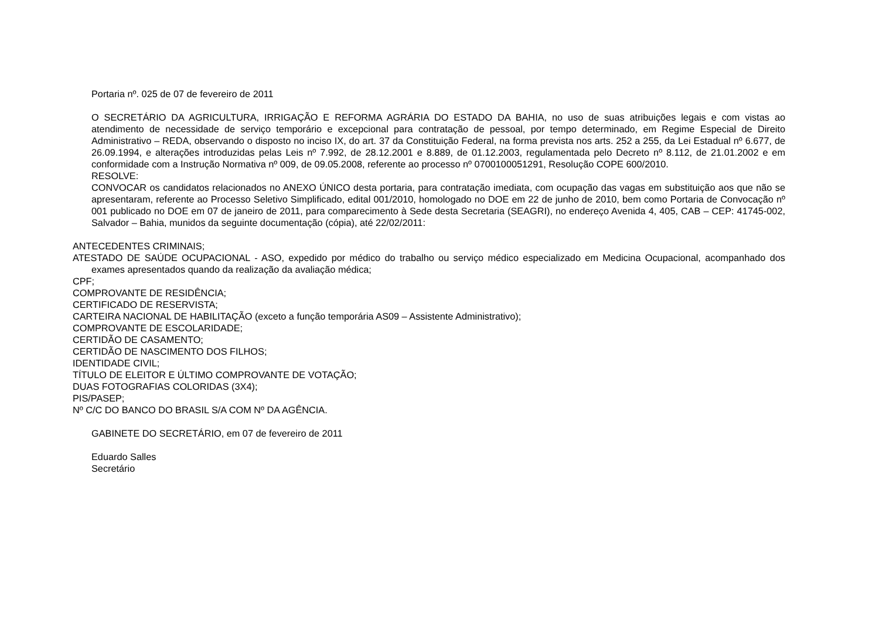Portaria nº. 025 de 07 de fevereiro de 2011
O SECRETÁRIO DA AGRICULTURA, IRRIGAÇÃO E REFORMA AGRÁRIA DO ESTADO DA BAHIA, no uso de suas atribuições legais e com vistas ao atendimento de necessidade de serviço temporário e excepcional para contratação de pessoal, por tempo determinado, em Regime Especial de Direito Administrativo – REDA, observando o disposto no inciso IX, do art. 37 da Constituição Federal, na forma prevista nos arts. 252 a 255, da Lei Estadual nº 6.677, de 26.09.1994, e alterações introduzidas pelas Leis nº 7.992, de 28.12.2001 e 8.889, de 01.12.2003, regulamentada pelo Decreto nº 8.112, de 21.01.2002 e em conformidade com a Instrução Normativa nº 009, de 09.05.2008, referente ao processo nº 0700100051291, Resolução COPE 600/2010.
RESOLVE:
CONVOCAR os candidatos relacionados no ANEXO ÚNICO desta portaria, para contratação imediata, com ocupação das vagas em substituição aos que não se apresentaram, referente ao Processo Seletivo Simplificado, edital 001/2010, homologado no DOE em 22 de junho de 2010, bem como Portaria de Convocação nº 001 publicado no DOE em 07 de janeiro de 2011, para comparecimento à Sede desta Secretaria (SEAGRI), no endereço Avenida 4, 405, CAB – CEP: 41745-002, Salvador – Bahia, munidos da seguinte documentação (cópia), até 22/02/2011:
ANTECEDENTES CRIMINAIS;
ATESTADO DE SAÚDE OCUPACIONAL - ASO, expedido por médico do trabalho ou serviço médico especializado em Medicina Ocupacional, acompanhado dos exames apresentados quando da realização da avaliação médica;
CPF;
COMPROVANTE DE RESIDÊNCIA;
CERTIFICADO DE RESERVISTA;
CARTEIRA NACIONAL DE HABILITAÇÃO (exceto a função temporária AS09 – Assistente Administrativo);
COMPROVANTE DE ESCOLARIDADE;
CERTIDÃO DE CASAMENTO;
CERTIDÃO DE NASCIMENTO DOS FILHOS;
IDENTIDADE CIVIL;
TÍTULO DE ELEITOR E ÚLTIMO COMPROVANTE DE VOTAÇÃO;
DUAS FOTOGRAFIAS COLORIDAS (3X4);
PIS/PASEP;
Nº C/C DO BANCO DO BRASIL S/A COM Nº DA AGÊNCIA.
GABINETE DO SECRETÁRIO, em 07 de fevereiro de 2011
Eduardo Salles
Secretário